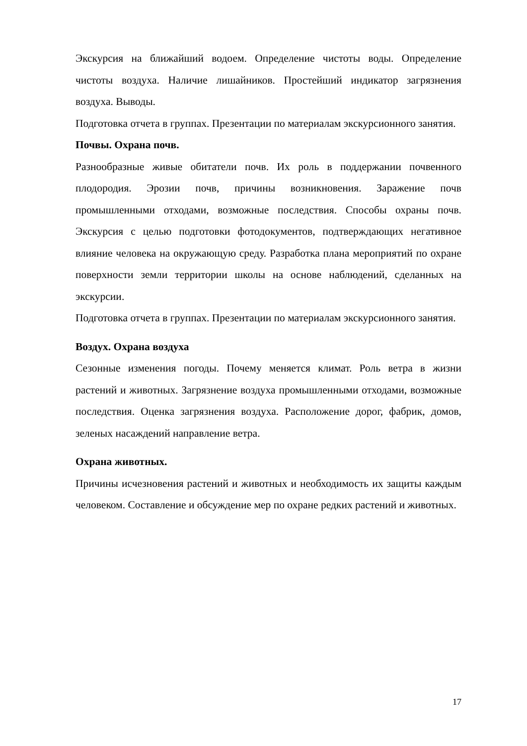Экскурсия на ближайший водоем. Определение чистоты воды. Определение чистоты воздуха. Наличие лишайников. Простейший индикатор загрязнения воздуха. Выводы.
Подготовка отчета в группах. Презентации по материалам экскурсионного занятия.
Почвы. Охрана почв.
Разнообразные живые обитатели почв. Их роль в поддержании почвенного плодородия. Эрозии почв, причины возникновения. Заражение почв промышленными отходами, возможные последствия. Способы охраны почв. Экскурсия с целью подготовки фотодокументов, подтверждающих негативное влияние человека на окружающую среду. Разработка плана мероприятий по охране поверхности земли территории школы на основе наблюдений, сделанных на экскурсии.
Подготовка отчета в группах. Презентации по материалам экскурсионного занятия.
Воздух. Охрана воздуха
Сезонные изменения погоды. Почему меняется климат. Роль ветра в жизни растений и животных. Загрязнение воздуха промышленными отходами, возможные последствия. Оценка загрязнения воздуха. Расположение дорог, фабрик, домов, зеленых насаждений направление ветра.
Охрана животных.
Причины исчезновения растений и животных и необходимость их защиты каждым человеком. Составление и обсуждение мер по охране редких растений и животных.
17